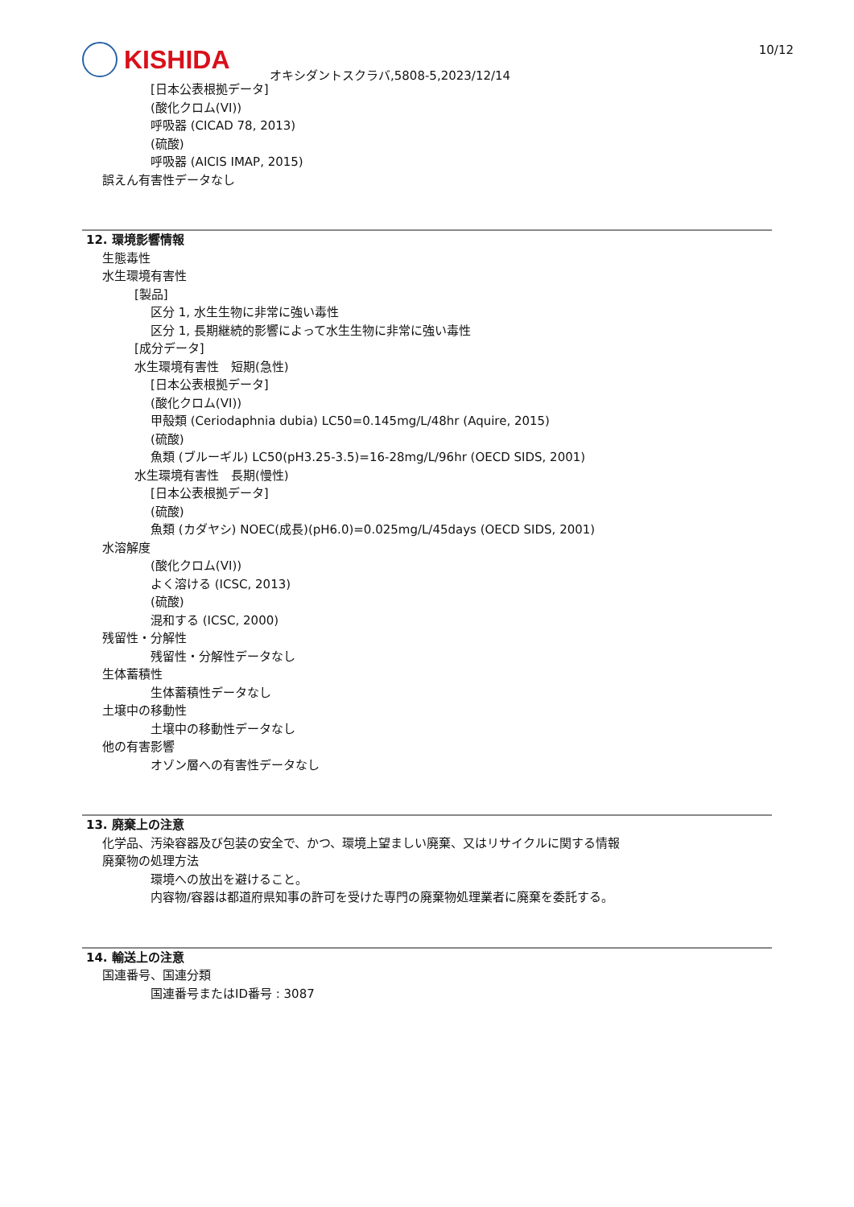KISHIDA
オキシダントスクラバ,5808-5,2023/12/14
10/12
[日本公表根拠データ]
(酸化クロム(VI))
呼吸器 (CICAD 78, 2013)
(硫酸)
呼吸器 (AICIS IMAP, 2015)
誤えん有害性データなし
12. 環境影響情報
生態毒性
水生環境有害性
[製品]
区分 1, 水生生物に非常に強い毒性
区分 1, 長期継続的影響によって水生生物に非常に強い毒性
[成分データ]
水生環境有害性　短期(急性)
[日本公表根拠データ]
(酸化クロム(VI))
甲殻類 (Ceriodaphnia dubia) LC50=0.145mg/L/48hr (Aquire, 2015)
(硫酸)
魚類 (ブルーギル) LC50(pH3.25-3.5)=16-28mg/L/96hr (OECD SIDS, 2001)
水生環境有害性　長期(慢性)
[日本公表根拠データ]
(硫酸)
魚類 (カダヤシ) NOEC(成長)(pH6.0)=0.025mg/L/45days (OECD SIDS, 2001)
水溶解度
(酸化クロム(VI))
よく溶ける (ICSC, 2013)
(硫酸)
混和する (ICSC, 2000)
残留性・分解性
残留性・分解性データなし
生体蓄積性
生体蓄積性データなし
土壌中の移動性
土壌中の移動性データなし
他の有害影響
オゾン層への有害性データなし
13. 廃棄上の注意
化学品、汚染容器及び包装の安全で、かつ、環境上望ましい廃棄、又はリサイクルに関する情報
廃棄物の処理方法
環境への放出を避けること。
内容物/容器は都道府県知事の許可を受けた専門の廃棄物処理業者に廃棄を委託する。
14. 輸送上の注意
国連番号、国連分類
国連番号またはID番号 : 3087